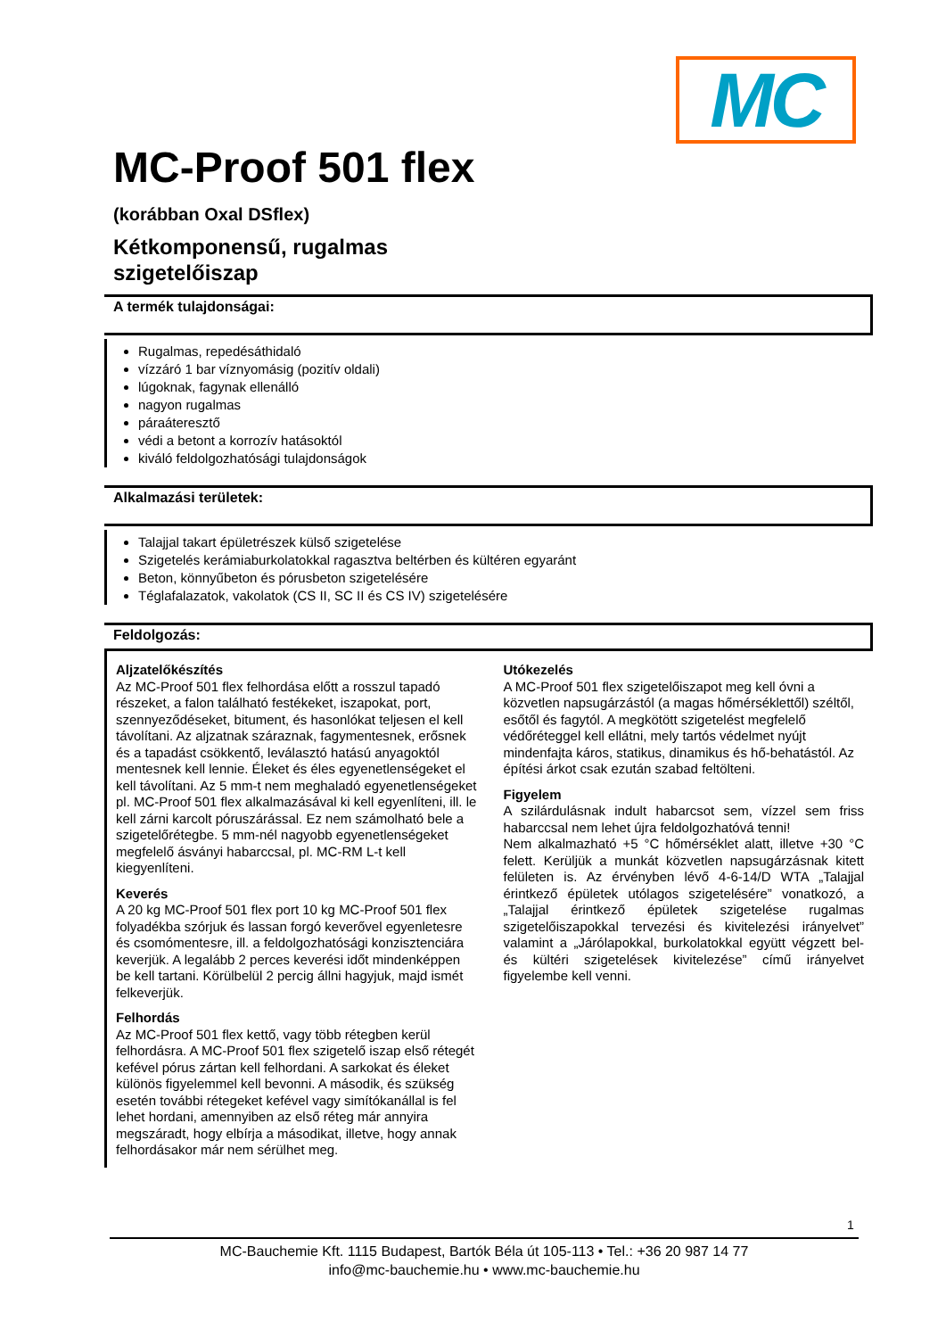MC
MC-Proof 501 flex
(korábban Oxal DSflex)
Kétkomponensű, rugalmas
szigetelőiszap
A termék tulajdonságai:
Rugalmas, repedésáthidaló
vízzáró 1 bar víznyomásig (pozitív oldali)
lúgoknak, fagynak ellenálló
nagyon rugalmas
páraáteresztő
védi a betont a korrozív hatásoktól
kiváló feldolgozhatósági tulajdonságok
Alkalmazási területek:
Talajjal takart épületrészek külső szigetelése
Szigetelés kerámiaburkolatokkal ragasztva beltérben és kültéren egyaránt
Beton, könnyűbeton és pórusbeton szigetelésére
Téglafalazatok, vakolatok (CS II, SC II és CS IV) szigetelésére
Feldolgozás:
Aljzatelőkészítés
Az MC-Proof 501 flex felhordása előtt a rosszul tapadó részeket, a falon található festékeket, iszapokat, port, szennyeződéseket, bitument, és hasonlókat teljesen el kell távolítani. Az aljzatnak száraznak, fagymentesnek, erősnek és a tapadást csökkentő, leválasztó hatású anyagoktól mentesnek kell lennie. Éleket és éles egyenetlenségeket el kell távolítani. Az 5 mm-t nem meghaladó egyenetlenségeket pl. MC-Proof 501 flex alkalmazásával ki kell egyenlíteni, ill. le kell zárni karcolt póruszárással. Ez nem számolható bele a szigetelőrétegbe. 5 mm-nél nagyobb egyenetlenségeket megfelelő ásványi habarccsal, pl. MC-RM L-t kell kiegyenlíteni.
Keverés
A 20 kg MC-Proof 501 flex port 10 kg MC-Proof 501 flex folyadékba szórjuk és lassan forgó keverővel egyenletesre és csomómentesre, ill. a feldolgozhatósági konzisztenciára keverjük. A legalább 2 perces keverési időt mindenképpen be kell tartani. Körülbelül 2 percig állni hagyjuk, majd ismét felkeverjük.
Felhordás
Az MC-Proof 501 flex kettő, vagy több rétegben kerül felhordásra. A MC-Proof 501 flex szigetelő iszap első rétegét kefével pórus zártan kell felhordani. A sarkokat és éleket különös figyelemmel kell bevonni. A második, és szükség esetén további rétegeket kefével vagy simítókanállal is fel lehet hordani, amennyiben az első réteg már annyira megszáradt, hogy elbírja a másodikat, illetve, hogy annak felhordásakor már nem sérülhet meg.
Utókezelés
A MC-Proof 501 flex szigetelőiszapot meg kell óvni a közvetlen napsugárzástól (a magas hőmérséklettől) széltől, esőtől és fagytól. A megkötött szigetelést megfelelő védőréteggel kell ellátni, mely tartós védelmet nyújt mindenfajta káros, statikus, dinamikus és hő-behatástól. Az építési árkot csak ezután szabad feltölteni.
Figyelem
A szilárdulásnak indult habarcsot sem, vízzel sem friss habarccsal nem lehet újra feldolgozhatóvá tenni!
Nem alkalmazható +5 °C hőmérséklet alatt, illetve +30 °C felett. Kerüljük a munkát közvetlen napsugárzásnak kitett felületen is. Az érvényben lévő 4-6-14/D WTA „Talajjal érintkező épületek utólagos szigetelésére” vonatkozó, a „Talajjal érintkező épületek szigetelése rugalmas szigetelőiszapokkal tervezési és kivitelezési irányelvet” valamint a „Járólapokkal, burkolatokkal együtt végzett bel- és kültéri szigetelések kivitelezése” című irányelvet figyelembe kell venni.
1
MC-Bauchemie Kft. 1115 Budapest, Bartók Béla út 105-113 • Tel.: +36 20 987 14 77
info@mc-bauchemie.hu • www.mc-bauchemie.hu